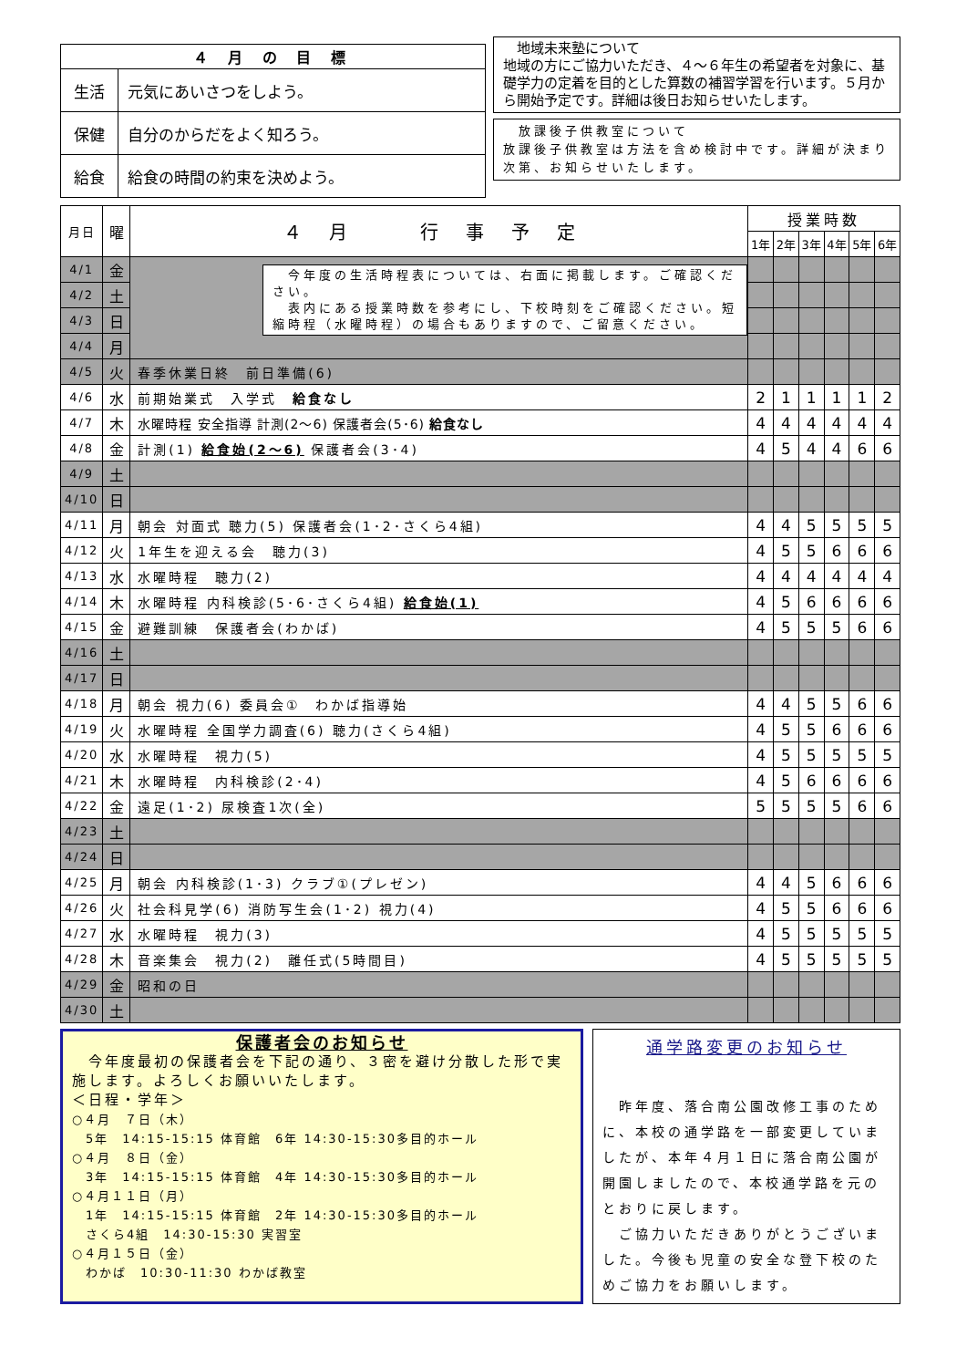| ４ 月 の 目 標 | |
| --- | --- |
| 生活 | 元気にあいさつをしよう。 |
| 保健 | 自分のからだをよく知ろう。 |
| 給食 | 給食の時間の約束を決めよう。 |
　地域未来塾について
地域の方にご協力いただき、４～６年生の希望者を対象に、基礎学力の定着を目的とした算数の補習学習を行います。５月から開始予定です。詳細は後日お知らせいたします。
　放課後子供教室について
放課後子供教室は方法を含め検討中です。詳細が決まり次第、お知らせいたします。
| 月日 | 曜 | ４月 行事予定 | 授業時数 | | | | | |
| | | | 1年 | 2年 | 3年 | 4年 | 5年 | 6年 |
| 4/1 | 金 | 今年度の生活時程表については、右面に掲載します。ご確認ください。 表内にある授業時数を参考にし、下校時刻をご確認ください。短縮時程（水曜時程）の場合もありますので、ご留意ください。 | | | | | | |
| 4/2 | 土 | | | | | | | |
| 4/3 | 日 | | | | | | | |
| 4/4 | 月 | | | | | | | |
| 4/5 | 火 | 春季休業日終 前日準備(6) | | | | | | |
| 4/6 | 水 | 前期始業式 入学式 給食なし | 2 | 1 | 1 | 1 | 1 | 2 |
| 4/7 | 木 | 水曜時程 安全指導 計測(2～6) 保護者会(5･6) 給食なし | 4 | 4 | 4 | 4 | 4 | 4 |
| 4/8 | 金 | 計測(1) 給食始(2～6) 保護者会(3･4) | 4 | 5 | 4 | 4 | 6 | 6 |
| 4/9 | 土 | | | | | | | |
| 4/10 | 日 | | | | | | | |
| 4/11 | 月 | 朝会 対面式 聴力(5) 保護者会(1･2･さくら4組) | 4 | 4 | 5 | 5 | 5 | 5 |
| 4/12 | 火 | 1年生を迎える会 聴力(3) | 4 | 5 | 5 | 6 | 6 | 6 |
| 4/13 | 水 | 水曜時程 聴力(2) | 4 | 4 | 4 | 4 | 4 | 4 |
| 4/14 | 木 | 水曜時程 内科検診(5･6･さくら4組) 給食始(1) | 4 | 5 | 6 | 6 | 6 | 6 |
| 4/15 | 金 | 避難訓練 保護者会(わかば) | 4 | 5 | 5 | 5 | 6 | 6 |
| 4/16 | 土 | | | | | | | |
| 4/17 | 日 | | | | | | | |
| 4/18 | 月 | 朝会 視力(6) 委員会① わかば指導始 | 4 | 4 | 5 | 5 | 6 | 6 |
| 4/19 | 火 | 水曜時程 全国学力調査(6) 聴力(さくら4組) | 4 | 5 | 5 | 6 | 6 | 6 |
| 4/20 | 水 | 水曜時程 視力(5) | 4 | 5 | 5 | 5 | 5 | 5 |
| 4/21 | 木 | 水曜時程 内科検診(2･4) | 4 | 5 | 6 | 6 | 6 | 6 |
| 4/22 | 金 | 遠足(1･2) 尿検査1次(全) | 5 | 5 | 5 | 5 | 6 | 6 |
| 4/23 | 土 | | | | | | | |
| 4/24 | 日 | | | | | | | |
| 4/25 | 月 | 朝会 内科検診(1･3) クラブ①(プレゼン) | 4 | 4 | 5 | 6 | 6 | 6 |
| 4/26 | 火 | 社会科見学(6) 消防写生会(1･2) 視力(4) | 4 | 5 | 5 | 6 | 6 | 6 |
| 4/27 | 水 | 水曜時程 視力(3) | 4 | 5 | 5 | 5 | 5 | 5 |
| 4/28 | 木 | 音楽集会 視力(2) 離任式(5時間目) | 4 | 5 | 5 | 5 | 5 | 5 |
| 4/29 | 金 | 昭和の日 | | | | | | |
| 4/30 | 土 | | | | | | | |
保護者会のお知らせ
　今年度最初の保護者会を下記の通り、３密を避け分散した形で実施します。よろしくお願いいたします。
＜日程・学年＞
○４月　７日（木）
　5年　14:15-15:15 体育館　6年 14:30-15:30多目的ホール
○４月　８日（金）
　3年　14:15-15:15 体育館　4年 14:30-15:30多目的ホール
○４月１１日（月）
　1年　14:15-15:15 体育館　2年 14:30-15:30多目的ホール
　さくら4組　14:30-15:30 実習室
○４月１５日（金）
　わかば　10:30-11:30 わかば教室
通学路変更のお知らせ
　昨年度、落合南公園改修工事のために、本校の通学路を一部変更していましたが、本年４月１日に落合南公園が開園しましたので、本校通学路を元のとおりに戻します。
　ご協力いただきありがとうございました。今後も児童の安全な登下校のためご協力をお願いします。